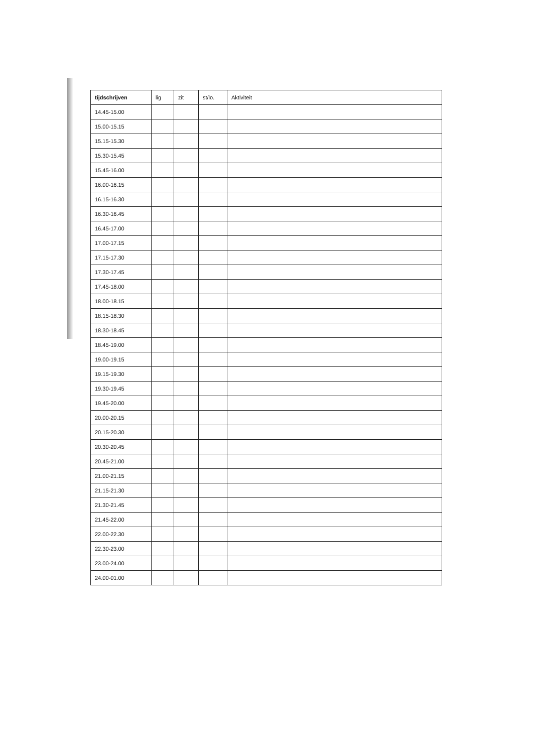| tijdschrijven | lig | zit | st/lo. | Aktiviteit |
| --- | --- | --- | --- | --- |
| 14.45-15.00 | | | | |
| 15.00-15.15 | | | | |
| 15.15-15.30 | | | | |
| 15.30-15.45 | | | | |
| 15.45-16.00 | | | | |
| 16.00-16.15 | | | | |
| 16.15-16.30 | | | | |
| 16.30-16.45 | | | | |
| 16.45-17.00 | | | | |
| 17.00-17.15 | | | | |
| 17.15-17.30 | | | | |
| 17.30-17.45 | | | | |
| 17.45-18.00 | | | | |
| 18.00-18.15 | | | | |
| 18.15-18.30 | | | | |
| 18.30-18.45 | | | | |
| 18.45-19.00 | | | | |
| 19.00-19.15 | | | | |
| 19.15-19.30 | | | | |
| 19.30-19.45 | | | | |
| 19.45-20.00 | | | | |
| 20.00-20.15 | | | | |
| 20.15-20.30 | | | | |
| 20.30-20.45 | | | | |
| 20.45-21.00 | | | | |
| 21.00-21.15 | | | | |
| 21.15-21.30 | | | | |
| 21.30-21.45 | | | | |
| 21.45-22.00 | | | | |
| 22.00-22.30 | | | | |
| 22.30-23.00 | | | | |
| 23.00-24.00 | | | | |
| 24.00-01.00 | | | | |